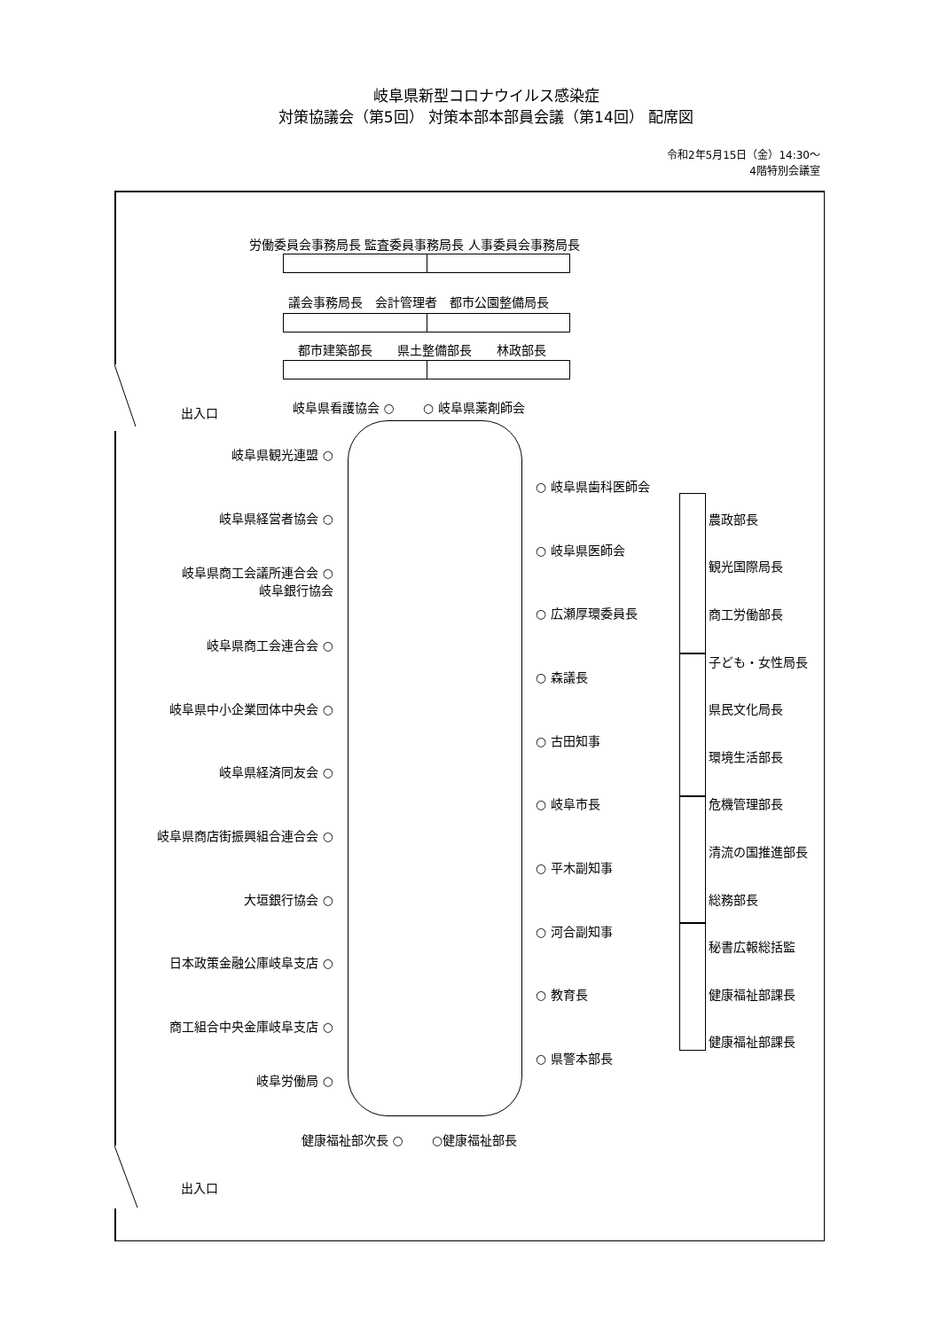岐阜県新型コロナウイルス感染症
対策協議会（第5回） 対策本部本部員会議（第14回） 配席図
令和2年5月15日（金）14:30～
4階特別会議室
労働委員会事務局長 監査委員事務局長 人事委員会事務局長
議会事務局長　会計管理者　都市公園整備局長
都市建築部長　　県土整備部長　　林政部長
出入口
岐阜県看護協会 ○　　 ○ 岐阜県薬剤師会
岐阜県観光連盟 ○
岐阜県経営者協会 ○
岐阜県商工会議所連合会 ○
岐阜銀行協会　
岐阜県商工会連合会 ○
岐阜県中小企業団体中央会 ○
岐阜県経済同友会 ○
岐阜県商店街振興組合連合会 ○
大垣銀行協会 ○
日本政策金融公庫岐阜支店 ○
商工組合中央金庫岐阜支店 ○
岐阜労働局 ○
○ 岐阜県歯科医師会
○ 岐阜県医師会
○ 広瀬厚環委員長
○ 森議長
○ 古田知事
○ 岐阜市長
○ 平木副知事
○ 河合副知事
○ 教育長
○ 県警本部長
農政部長
観光国際局長
商工労働部長
子ども・女性局長
県民文化局長
環境生活部長
危機管理部長
清流の国推進部長
総務部長
秘書広報総括監
健康福祉部課長
健康福祉部課長
健康福祉部次長 ○　　 ○健康福祉部長
出入口